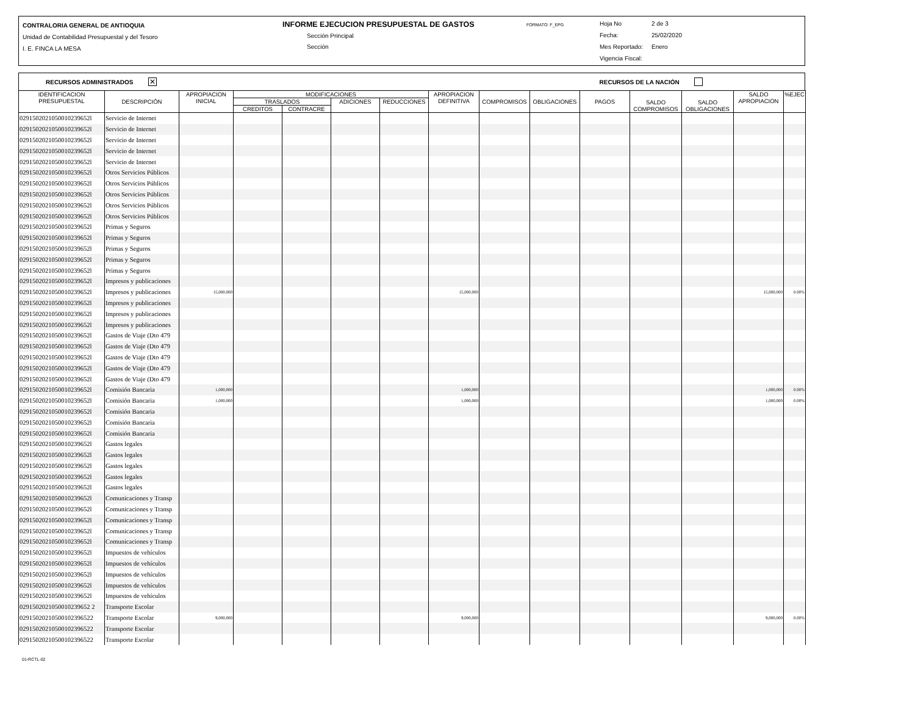CONTRALORIA GENERAL DE ANTIOQUIA
Unidad de Contabilidad Presupuestal y del Tesoro
I. E. FINCA LA MESA
INFORME EJECUCION PRESUPUESTAL DE GASTOS
Sección Principal
Sección
FORMATO: F_EPG
Hoja No 2 de 3
Fecha: 25/02/2020
Mes Reportado: Enero
Vigencia Fiscal:
RECURSOS ADMINISTRADOS ✕ RECURSOS DE LA NACIÓN
| IDENTIFICACION PRESUPUESTAL | DESCRIPCIÓN | APROPIACION INICIAL | MODIFICACIONES | | | | APROPIACION DEFINITIVA | COMPROMISOS | OBLIGACIONES | PAGOS | SALDO COMPROMISOS | SALDO OBLIGACIONES | SALDO APROPIACION | %EJEC |
| --- | --- | --- | --- | --- | --- | --- | --- | --- | --- | --- | --- | --- | --- | --- |
| | | | TRASLADOS | | ADICIONES | REDUCCIONES | | | | | | | | |
| | | | CREDITOS | CONTRACRE | | | | | | | | | | |
| 0291502021050010239652l | Servicio de Internet | | | | | | | | | | | | | |
| 0291502021050010239652l | Servicio de Internet | | | | | | | | | | | | | |
| 0291502021050010239652l | Servicio de Internet | | | | | | | | | | | | | |
| 0291502021050010239652l | Servicio de Internet | | | | | | | | | | | | | |
| 0291502021050010239652l | Servicio de Internet | | | | | | | | | | | | | |
| 0291502021050010239652l | Otros Servicios Públicos | | | | | | | | | | | | | |
| 0291502021050010239652l | Otros Servicios Públicos | | | | | | | | | | | | | |
| 0291502021050010239652l | Otros Servicios Públicos | | | | | | | | | | | | | |
| 0291502021050010239652l | Otros Servicios Públicos | | | | | | | | | | | | | |
| 0291502021050010239652l | Otros Servicios Públicos | | | | | | | | | | | | | |
| 0291502021050010239652l | Primas y Seguros | | | | | | | | | | | | | |
| 0291502021050010239652l | Primas y Seguros | | | | | | | | | | | | | |
| 0291502021050010239652l | Primas y Seguros | | | | | | | | | | | | | |
| 0291502021050010239652l | Primas y Seguros | | | | | | | | | | | | | |
| 0291502021050010239652l | Primas y Seguros | | | | | | | | | | | | | |
| 0291502021050010239652l | Impresos y publicaciones | | | | | | | | | | | | | |
| 0291502021050010239652l | Impresos y publicaciones | 15,000,000 | | | | | 15,000,000 | | | | | | 15,000,000 | 0.00% |
| 0291502021050010239652l | Impresos y publicaciones | | | | | | | | | | | | | |
| 0291502021050010239652l | Impresos y publicaciones | | | | | | | | | | | | | |
| 0291502021050010239652l | Impresos y publicaciones | | | | | | | | | | | | | |
| 0291502021050010239652l | Gastos de Viaje (Dto 479 | | | | | | | | | | | | | |
| 0291502021050010239652l | Gastos de Viaje (Dto 479 | | | | | | | | | | | | | |
| 0291502021050010239652l | Gastos de Viaje (Dto 479 | | | | | | | | | | | | | |
| 0291502021050010239652l | Gastos de Viaje (Dto 479 | | | | | | | | | | | | | |
| 0291502021050010239652l | Gastos de Viaje (Dto 479 | | | | | | | | | | | | | |
| 0291502021050010239652l | Comisión Bancaria | 1,000,000 | | | | | 1,000,000 | | | | | | 1,000,000 | 0.00% |
| 0291502021050010239652l | Comisión Bancaria | 1,000,000 | | | | | 1,000,000 | | | | | | 1,000,000 | 0.00% |
| 0291502021050010239652l | Comisión Bancaria | | | | | | | | | | | | | |
| 0291502021050010239652l | Comisión Bancaria | | | | | | | | | | | | | |
| 0291502021050010239652l | Comisión Bancaria | | | | | | | | | | | | | |
| 0291502021050010239652l | Gastos legales | | | | | | | | | | | | | |
| 0291502021050010239652l | Gastos legales | | | | | | | | | | | | | |
| 0291502021050010239652l | Gastos legales | | | | | | | | | | | | | |
| 0291502021050010239652l | Gastos legales | | | | | | | | | | | | | |
| 0291502021050010239652l | Gastos legales | | | | | | | | | | | | | |
| 0291502021050010239652l | Comunicaciones y Transp | | | | | | | | | | | | | |
| 0291502021050010239652l | Comunicaciones y Transp | | | | | | | | | | | | | |
| 0291502021050010239652l | Comunicaciones y Transp | | | | | | | | | | | | | |
| 0291502021050010239652l | Comunicaciones y Transp | | | | | | | | | | | | | |
| 0291502021050010239652l | Comunicaciones y Transp | | | | | | | | | | | | | |
| 0291502021050010239652l | Impuestos de vehículos | | | | | | | | | | | | | |
| 0291502021050010239652l | Impuestos de vehículos | | | | | | | | | | | | | |
| 0291502021050010239652l | Impuestos de vehículos | | | | | | | | | | | | | |
| 0291502021050010239652l | Impuestos de vehículos | | | | | | | | | | | | | |
| 0291502021050010239652l | Impuestos de vehículos | | | | | | | | | | | | | |
| 0291502021050010239652 2 | Transporte Escolar | | | | | | | | | | | | | |
| 02915020210500102396522 | Transporte Escolar | 9,000,000 | | | | | 9,000,000 | | | | | | 9,000,000 | 0.00% |
| 02915020210500102396522 | Transporte Escolar | | | | | | | | | | | | | |
| 02915020210500102396522 | Transporte Escolar | | | | | | | | | | | | | |
01-RCTL-02